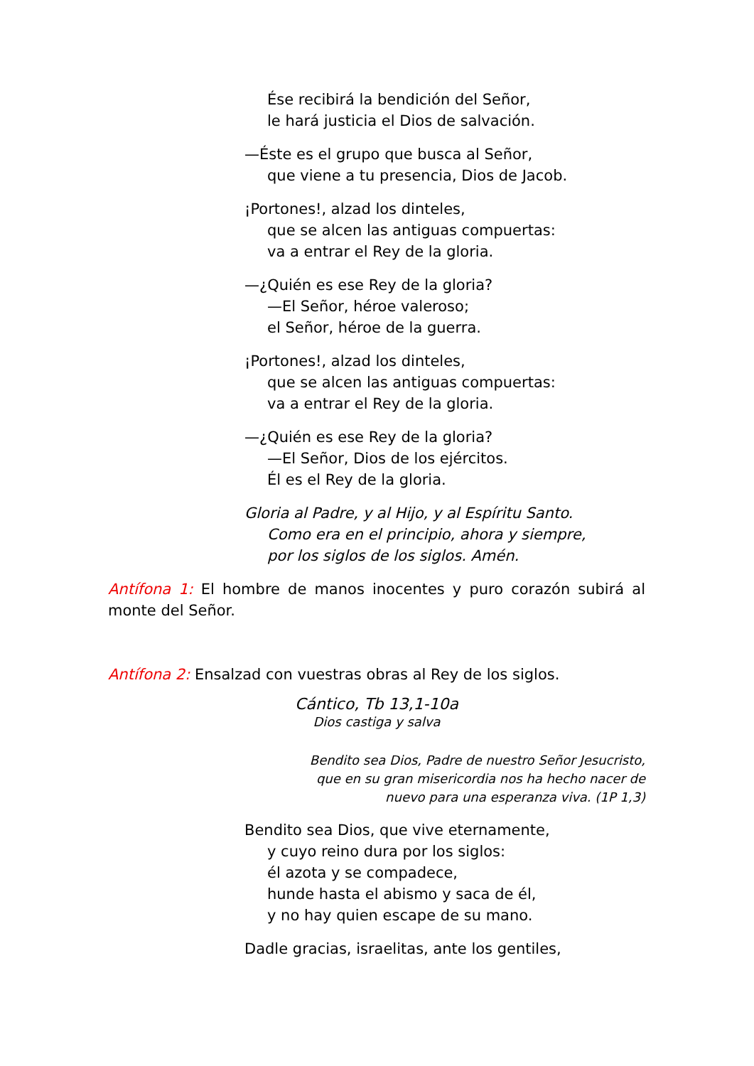Ése recibirá la bendición del Señor,
le hará justicia el Dios de salvación.
—Éste es el grupo que busca al Señor,
que viene a tu presencia, Dios de Jacob.
¡Portones!, alzad los dinteles,
que se alcen las antiguas compuertas:
va a entrar el Rey de la gloria.
—¿Quién es ese Rey de la gloria?
—El Señor, héroe valeroso;
el Señor, héroe de la guerra.
¡Portones!, alzad los dinteles,
que se alcen las antiguas compuertas:
va a entrar el Rey de la gloria.
—¿Quién es ese Rey de la gloria?
—El Señor, Dios de los ejércitos.
Él es el Rey de la gloria.
Gloria al Padre, y al Hijo, y al Espíritu Santo.
Como era en el principio, ahora y siempre,
por los siglos de los siglos. Amén.
Antífona 1: El hombre de manos inocentes y puro corazón subirá al monte del Señor.
Antífona 2: Ensalzad con vuestras obras al Rey de los siglos.
Cántico, Tb 13,1-10a
Dios castiga y salva
Bendito sea Dios, Padre de nuestro Señor Jesucristo, que en su gran misericordia nos ha hecho nacer de nuevo para una esperanza viva. (1P 1,3)
Bendito sea Dios, que vive eternamente,
y cuyo reino dura por los siglos:
él azota y se compadece,
hunde hasta el abismo y saca de él,
y no hay quien escape de su mano.
Dadle gracias, israelitas, ante los gentiles,